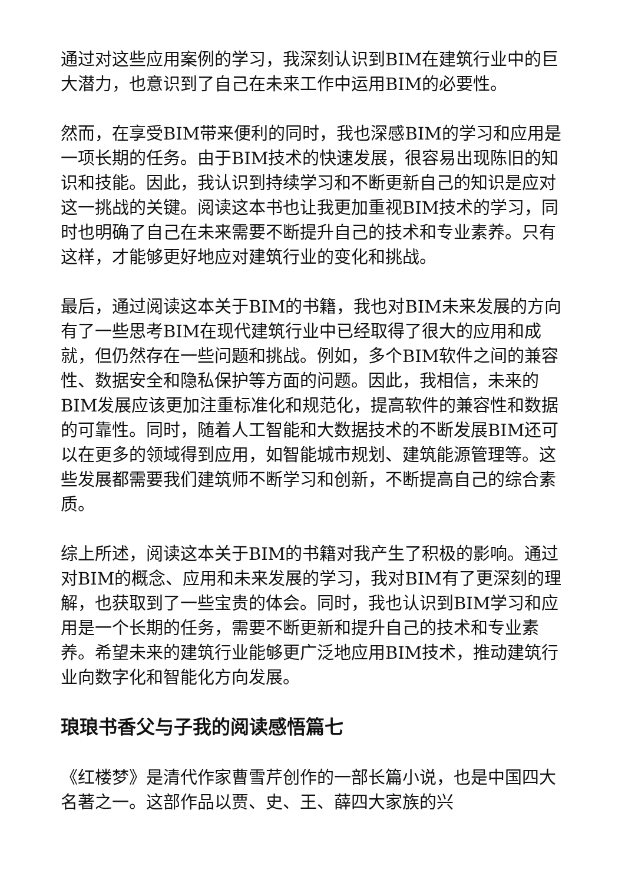通过对这些应用案例的学习，我深刻认识到BIM在建筑行业中的巨大潜力，也意识到了自己在未来工作中运用BIM的必要性。
然而，在享受BIM带来便利的同时，我也深感BIM的学习和应用是一项长期的任务。由于BIM技术的快速发展，很容易出现陈旧的知识和技能。因此，我认识到持续学习和不断更新自己的知识是应对这一挑战的关键。阅读这本书也让我更加重视BIM技术的学习，同时也明确了自己在未来需要不断提升自己的技术和专业素养。只有这样，才能够更好地应对建筑行业的变化和挑战。
最后，通过阅读这本关于BIM的书籍，我也对BIM未来发展的方向有了一些思考BIM在现代建筑行业中已经取得了很大的应用和成就，但仍然存在一些问题和挑战。例如，多个BIM软件之间的兼容性、数据安全和隐私保护等方面的问题。因此，我相信，未来的BIM发展应该更加注重标准化和规范化，提高软件的兼容性和数据的可靠性。同时，随着人工智能和大数据技术的不断发展BIM还可以在更多的领域得到应用，如智能城市规划、建筑能源管理等。这些发展都需要我们建筑师不断学习和创新，不断提高自己的综合素质。
综上所述，阅读这本关于BIM的书籍对我产生了积极的影响。通过对BIM的概念、应用和未来发展的学习，我对BIM有了更深刻的理解，也获取到了一些宝贵的体会。同时，我也认识到BIM学习和应用是一个长期的任务，需要不断更新和提升自己的技术和专业素养。希望未来的建筑行业能够更广泛地应用BIM技术，推动建筑行业向数字化和智能化方向发展。
琅琅书香父与子我的阅读感悟篇七
《红楼梦》是清代作家曹雪芹创作的一部长篇小说，也是中国四大名著之一。这部作品以贾、史、王、薛四大家族的兴